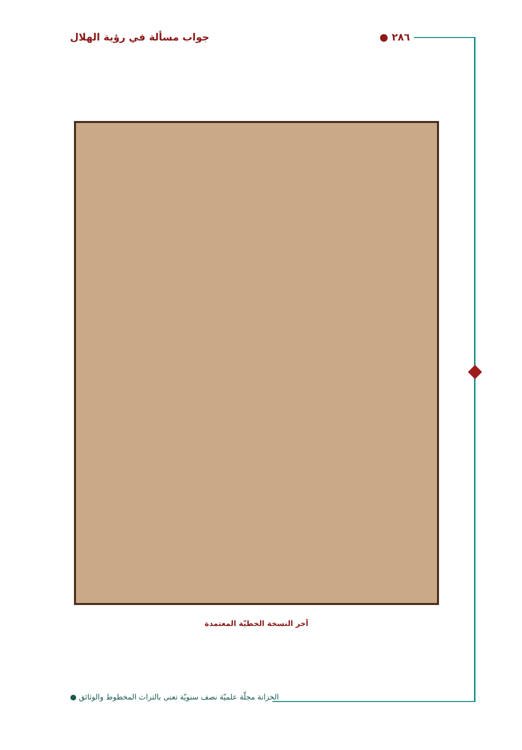٢٨٦ ● جواب مسألة في رؤية الهلال
آخر النسخة الخطيّة المعتمدة
الخزانة مجلّة علميّة نصف سنويّة تعنى بالتراث المخطوط والوثائق ●